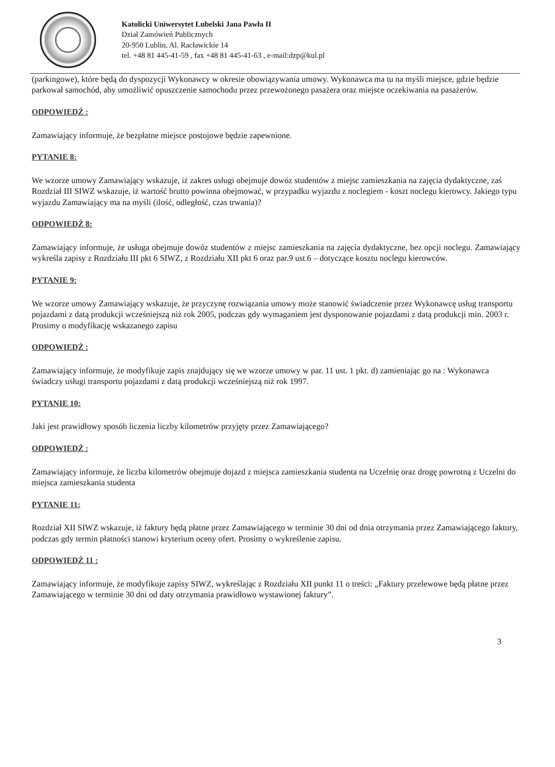Katolicki Uniwersytet Lubelski Jana Pawła II
Dział Zamówień Publicznych
20-950 Lublin, Al. Racławickie 14
tel. +48 81 445-41-59 , fax +48 81 445-41-63 , e-mail:dzp@kul.pl
(parkingowe), które będą do dyspozycji Wykonawcy w okresie obowiązywania umowy. Wykonawca ma tu na myśli miejsce, gdzie będzie parkował samochód, aby umożliwić opuszczenie samochodu przez przewożonego pasażera oraz miejsce oczekiwania na pasażerów.
ODPOWIEDŹ :
Zamawiający informuje, że bezpłatne miejsce postojowe będzie zapewnione.
PYTANIE 8:
We wzorze umowy Zamawiający wskazuje, iż zakres usługi obejmuje dowóz studentów z miejsc zamieszkania na zajęcia dydaktyczne, zaś Rozdział III SIWZ wskazuje, iż wartość brutto powinna obejmować, w przypadku wyjazdu z noclegiem - koszt noclegu kierowcy. Jakiego typu wyjazdu Zamawiający ma na myśli (ilość, odległość, czas trwania)?
ODPOWIEDŹ 8:
Zamawiający informuje, że usługa obejmuje dowóz studentów z miejsc zamieszkania na zajęcia dydaktyczne, bez opcji noclegu. Zamawiający wykreśla zapisy z Rozdziału III pkt 6 SIWZ, z Rozdziału XII pkt 6 oraz par.9 ust.6 – dotyczące kosztu noclegu kierowców.
PYTANIE 9:
We wzorze umowy Zamawiający wskazuje, że przyczynę rozwiązania umowy może stanowić świadczenie przez Wykonawcę usług transportu pojazdami z datą produkcji wcześniejszą niż rok 2005, podczas gdy wymaganiem jest dysponowanie pojazdami z datą produkcji min. 2003 r. Prosimy o modyfikację wskazanego zapisu
ODPOWIEDŹ :
Zamawiający informuje, że modyfikuje zapis znajdujący się we wzorze umowy w par. 11 ust. 1 pkt. d) zamieniając go na : Wykonawca świadczy usługi transportu pojazdami z datą produkcji wcześniejszą niż rok 1997.
PYTANIE 10:
Jaki jest prawidłowy sposób liczenia liczby kilometrów przyjęty przez Zamawiającego?
ODPOWIEDŹ :
Zamawiający informuje, że liczba kilometrów obejmuje dojazd z miejsca zamieszkania studenta na Uczelnię oraz drogę powrotną z Uczelni do miejsca zamieszkania studenta
PYTANIE 11:
Rozdział XII SIWZ wskazuje, iż faktury będą płatne przez Zamawiającego w terminie 30 dni od dnia otrzymania przez Zamawiającego faktury, podczas gdy termin płatności stanowi kryterium oceny ofert. Prosimy o wykreślenie zapisu.
ODPOWIEDŹ 11 :
Zamawiający informuje, że modyfikuje zapisy SIWZ, wykreślając z Rozdziału XII punkt 11 o treści: „Faktury przelewowe będą płatne przez Zamawiającego w terminie 30 dni od daty otrzymania prawidłowo wystawionej faktury”.
3